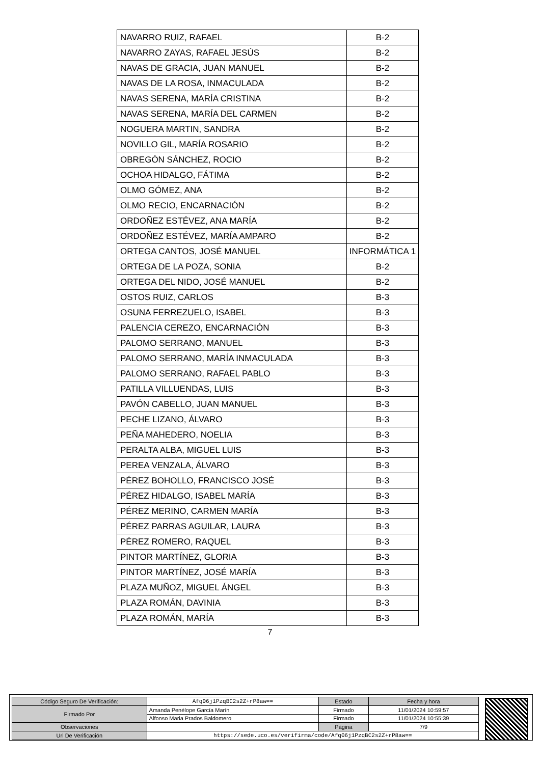| NAVARRO RUIZ, RAFAEL | B-2 |
| NAVARRO ZAYAS, RAFAEL JESÚS | B-2 |
| NAVAS DE GRACIA, JUAN MANUEL | B-2 |
| NAVAS DE LA ROSA, INMACULADA | B-2 |
| NAVAS SERENA, MARÍA CRISTINA | B-2 |
| NAVAS SERENA, MARÍA DEL CARMEN | B-2 |
| NOGUERA MARTIN, SANDRA | B-2 |
| NOVILLO GIL, MARÍA ROSARIO | B-2 |
| OBREGÓN SÁNCHEZ, ROCIO | B-2 |
| OCHOA HIDALGO, FÁTIMA | B-2 |
| OLMO GÓMEZ, ANA | B-2 |
| OLMO RECIO, ENCARNACIÓN | B-2 |
| ORDOÑEZ ESTÉVEZ, ANA MARÍA | B-2 |
| ORDOÑEZ ESTÉVEZ, MARÍA AMPARO | B-2 |
| ORTEGA CANTOS, JOSÉ MANUEL | INFORMÁTICA 1 |
| ORTEGA DE LA POZA, SONIA | B-2 |
| ORTEGA DEL NIDO, JOSÉ MANUEL | B-2 |
| OSTOS RUIZ, CARLOS | B-3 |
| OSUNA FERREZUELO, ISABEL | B-3 |
| PALENCIA CEREZO, ENCARNACIÓN | B-3 |
| PALOMO SERRANO, MANUEL | B-3 |
| PALOMO SERRANO, MARÍA INMACULADA | B-3 |
| PALOMO SERRANO, RAFAEL PABLO | B-3 |
| PATILLA VILLUENDAS, LUIS | B-3 |
| PAVÓN CABELLO, JUAN MANUEL | B-3 |
| PECHE LIZANO, ÁLVARO | B-3 |
| PEÑA MAHEDERO, NOELIA | B-3 |
| PERALTA ALBA, MIGUEL LUIS | B-3 |
| PEREA VENZALA, ÁLVARO | B-3 |
| PÉREZ BOHOLLO, FRANCISCO JOSÉ | B-3 |
| PÉREZ HIDALGO, ISABEL MARÍA | B-3 |
| PÉREZ MERINO, CARMEN MARÍA | B-3 |
| PÉREZ PARRAS AGUILAR, LAURA | B-3 |
| PÉREZ ROMERO, RAQUEL | B-3 |
| PINTOR MARTÍNEZ, GLORIA | B-3 |
| PINTOR MARTÍNEZ, JOSÉ MARÍA | B-3 |
| PLAZA MUÑOZ, MIGUEL ÁNGEL | B-3 |
| PLAZA ROMÁN, DAVINIA | B-3 |
| PLAZA ROMÁN, MARÍA | B-3 |
7
| Código Seguro De Verificación: | Afq06j1PzqBC2s2Z+rP8aw== | Estado | Fecha y hora |
| Firmado Por | Amanda Penélope García Marín | Firmado | 11/01/2024 10:59:57 |
| | Alfonso Maria Prados Baldomero | Firmado | 11/01/2024 10:55:39 |
| Observaciones | | Página | 7/9 |
| Url De Verificación | https://sede.uco.es/verifirma/code/Afq06j1PzqBC2s2Z+rP8aw== | | |